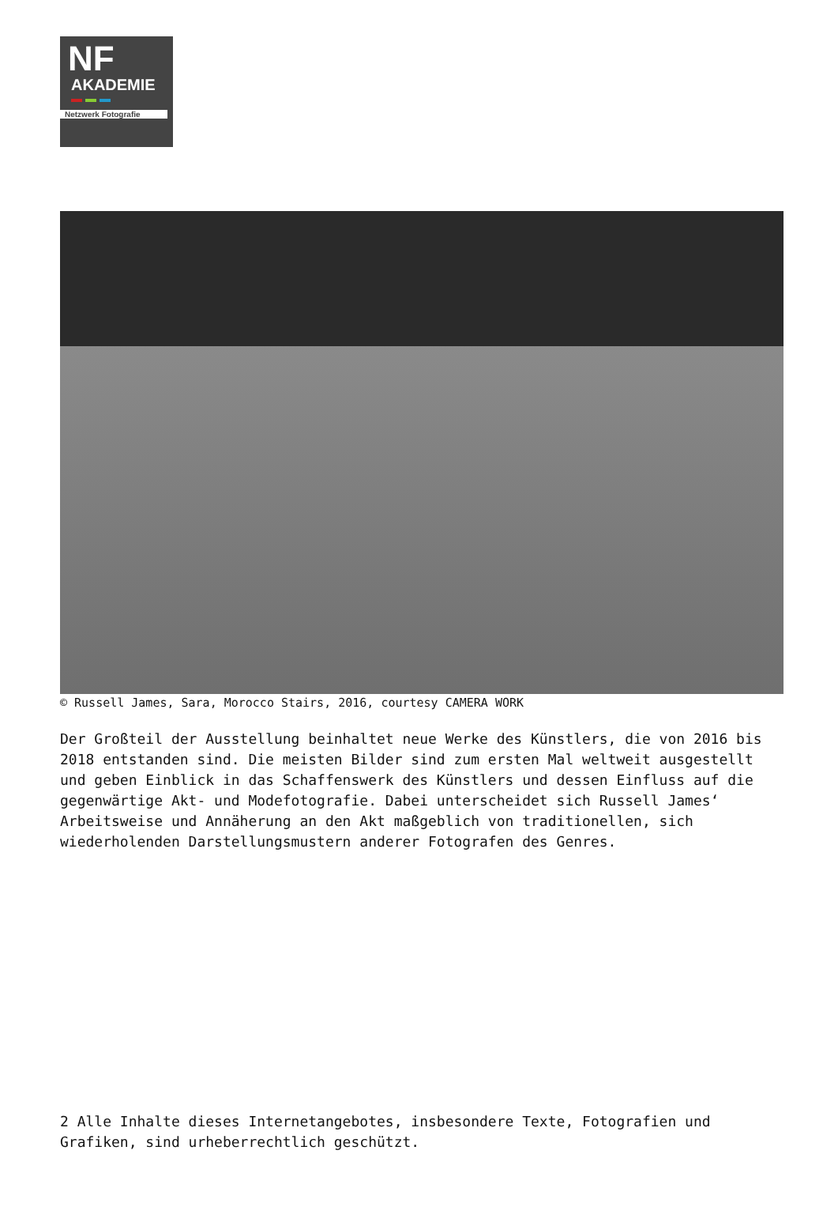NF
AKADEMIE
Netzwerk Fotografie
© Russell James, Sara, Morocco Stairs, 2016, courtesy CAMERA WORK
Der Großteil der Ausstellung beinhaltet neue Werke des Künstlers, die von 2016 bis 2018 entstanden sind. Die meisten Bilder sind zum ersten Mal weltweit ausgestellt und geben Einblick in das Schaffenswerk des Künstlers und dessen Einfluss auf die gegenwärtige Akt- und Modefotografie. Dabei unterscheidet sich Russell James‘ Arbeitsweise und Annäherung an den Akt maßgeblich von traditionellen, sich wiederholenden Darstellungsmustern anderer Fotografen des Genres.
2 Alle Inhalte dieses Internetangebotes, insbesondere Texte, Fotografien und Grafiken, sind urheberrechtlich geschützt.